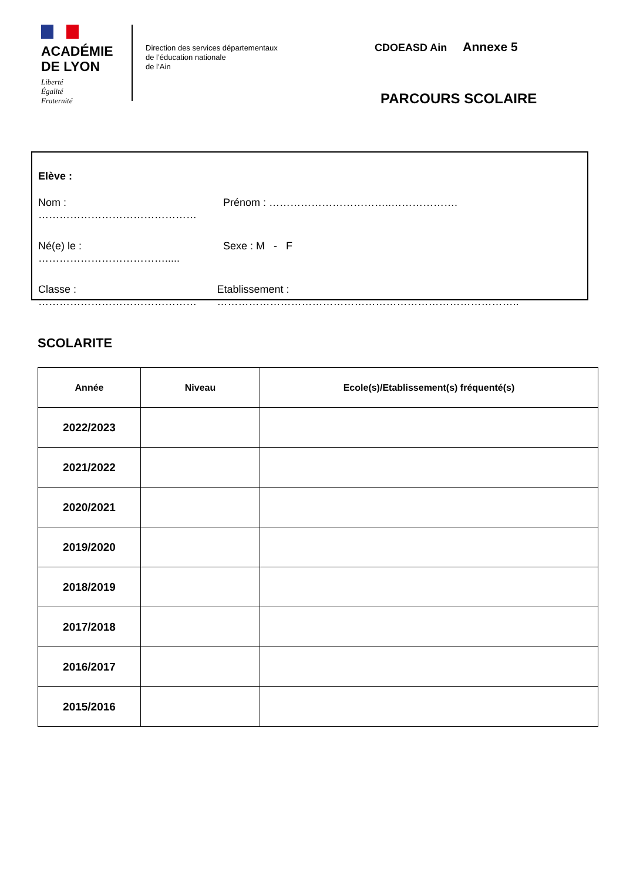ACADÉMIE
DE LYON
Liberté
Égalité
Fraternité
Direction des services départementaux
de l’éducation nationale
de l’Ain
CDOEASD Ain Annexe 5
PARCOURS SCOLAIRE
Elève :
Nom : ……………………………………… Prénom : ……………………………..……………….
Né(e) le : ………………………………..... Sexe : M - F
Classe : ……………………………………… Etablissement : …………………………………………………………………………..
SCOLARITE
| Année | Niveau | Ecole(s)/Etablissement(s) fréquenté(s) |
| --- | --- | --- |
| 2022/2023 | | |
| 2021/2022 | | |
| 2020/2021 | | |
| 2019/2020 | | |
| 2018/2019 | | |
| 2017/2018 | | |
| 2016/2017 | | |
| 2015/2016 | | |